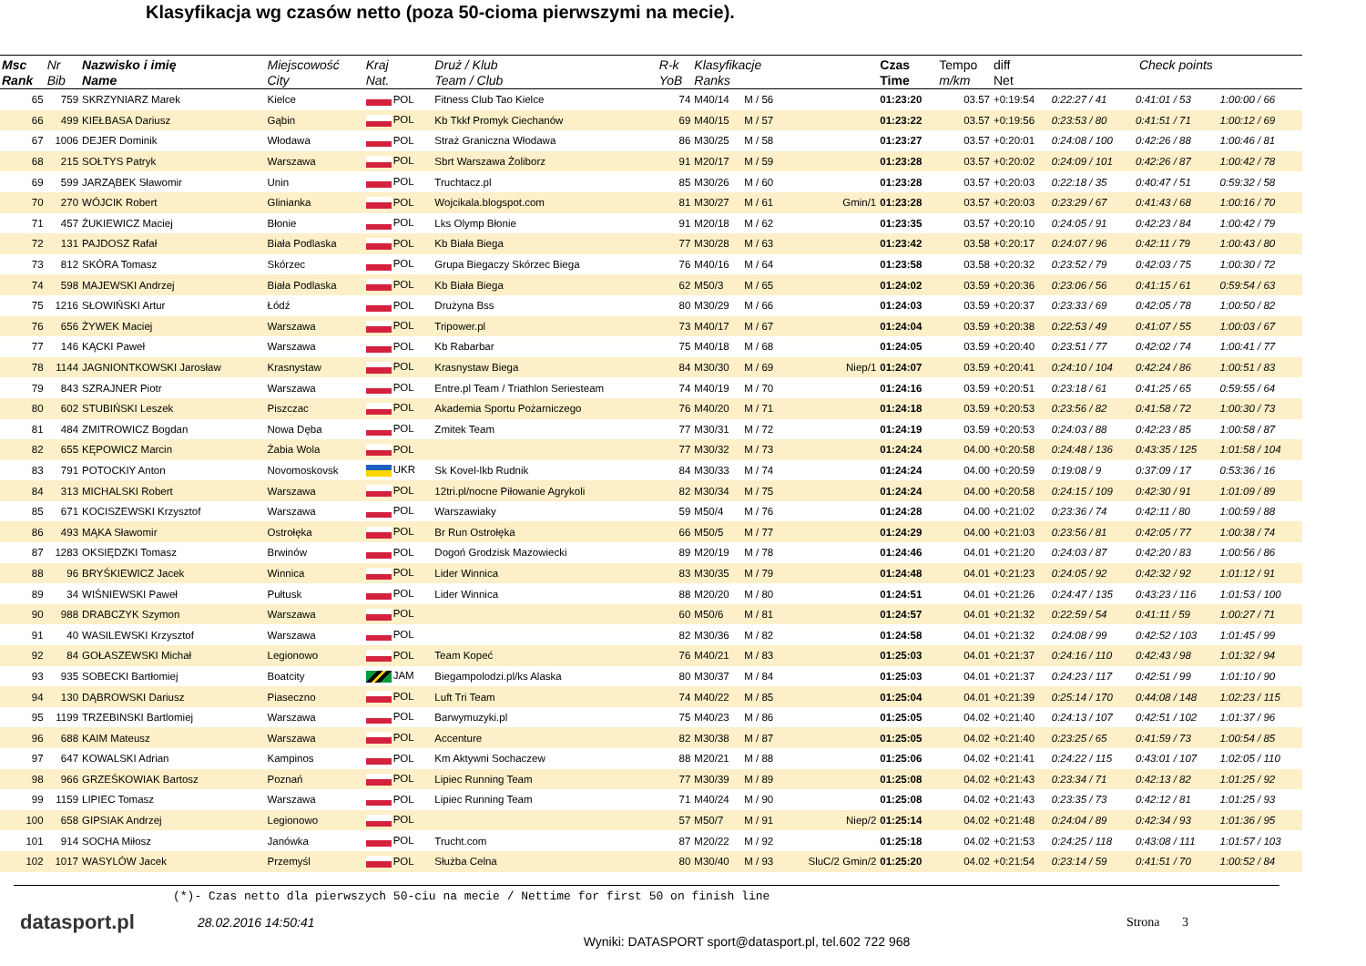Klasyfikacja wg czasów netto (poza 50-cioma pierwszymi na mecie).
| Msc Rank | Nr Bib | Nazwisko i imię Name | Miejscowość City | Kraj Nat. | Druż / Klub Team / Club | R-k YoB | Klasyfikacje Ranks | | | Czas Time | Tempo m/km | diff Net | Check points | | |
| --- | --- | --- | --- | --- | --- | --- | --- | --- | --- | --- | --- | --- | --- | --- | --- |
| 65 | 759 | SKRZYNIARZ Marek | Kielce | POL | Fitness Club Tao Kielce | 74 | M40/14 | M / 56 | | 01:23:20 | 03.57 | +0:19:54 | 0:22:27 / 41 | 0:41:01 / 53 | 1:00:00 / 66 |
| 66 | 499 | KIEŁBASA Dariusz | Gąbin | POL | Kb Tkkf Promyk Ciechanów | 69 | M40/15 | M / 57 | | 01:23:22 | 03.57 | +0:19:56 | 0:23:53 / 80 | 0:41:51 / 71 | 1:00:12 / 69 |
| 67 | 1006 | DEJER Dominik | Włodawa | POL | Straż Graniczna Włodawa | 86 | M30/25 | M / 58 | | 01:23:27 | 03.57 | +0:20:01 | 0:24:08 / 100 | 0:42:26 / 88 | 1:00:46 / 81 |
| 68 | 215 | SOŁTYS Patryk | Warszawa | POL | Sbrt Warszawa Żoliborz | 91 | M20/17 | M / 59 | | 01:23:28 | 03.57 | +0:20:02 | 0:24:09 / 101 | 0:42:26 / 87 | 1:00:42 / 78 |
| 69 | 599 | JARZĄBEK Sławomir | Unin | POL | Truchtacz.pl | 85 | M30/26 | M / 60 | | 01:23:28 | 03.57 | +0:20:03 | 0:22:18 / 35 | 0:40:47 / 51 | 0:59:32 / 58 |
| 70 | 270 | WÓJCIK Robert | Glinianka | POL | Wojcikala.blogspot.com | 81 | M30/27 | M / 61 | Gmin/1 | 01:23:28 | 03.57 | +0:20:03 | 0:23:29 / 67 | 0:41:43 / 68 | 1:00:16 / 70 |
| 71 | 457 | ŻUKIEWICZ Maciej | Błonie | POL | Lks Olymp Błonie | 91 | M20/18 | M / 62 | | 01:23:35 | 03.57 | +0:20:10 | 0:24:05 / 91 | 0:42:23 / 84 | 1:00:42 / 79 |
| 72 | 131 | PAJDOSZ Rafał | Biała Podlaska | POL | Kb Biała Biega | 77 | M30/28 | M / 63 | | 01:23:42 | 03.58 | +0:20:17 | 0:24:07 / 96 | 0:42:11 / 79 | 1:00:43 / 80 |
| 73 | 812 | SKÓRA Tomasz | Skórzec | POL | Grupa Biegaczy Skórzec Biega | 76 | M40/16 | M / 64 | | 01:23:58 | 03.58 | +0:20:32 | 0:23:52 / 79 | 0:42:03 / 75 | 1:00:30 / 72 |
| 74 | 598 | MAJEWSKI Andrzej | Biała Podlaska | POL | Kb Biała Biega | 62 | M50/3 | M / 65 | | 01:24:02 | 03.59 | +0:20:36 | 0:23:06 / 56 | 0:41:15 / 61 | 0:59:54 / 63 |
| 75 | 1216 | SŁOWIŃSKI Artur | Łódź | POL | Drużyna Bss | 80 | M30/29 | M / 66 | | 01:24:03 | 03.59 | +0:20:37 | 0:23:33 / 69 | 0:42:05 / 78 | 1:00:50 / 82 |
| 76 | 656 | ŻYWEK Maciej | Warszawa | POL | Tripower.pl | 73 | M40/17 | M / 67 | | 01:24:04 | 03.59 | +0:20:38 | 0:22:53 / 49 | 0:41:07 / 55 | 1:00:03 / 67 |
| 77 | 146 | KĄCKI Paweł | Warszawa | POL | Kb Rabarbar | 75 | M40/18 | M / 68 | | 01:24:05 | 03.59 | +0:20:40 | 0:23:51 / 77 | 0:42:02 / 74 | 1:00:41 / 77 |
| 78 | 1144 | JAGNIONTKOWSKI Jarosław | Krasnystaw | POL | Krasnystaw Biega | 84 | M30/30 | M / 69 | Niep/1 | 01:24:07 | 03.59 | +0:20:41 | 0:24:10 / 104 | 0:42:24 / 86 | 1:00:51 / 83 |
| 79 | 843 | SZRAJNER Piotr | Warszawa | POL | Entre.pl Team / Triathlon Seriesteam | 74 | M40/19 | M / 70 | | 01:24:16 | 03.59 | +0:20:51 | 0:23:18 / 61 | 0:41:25 / 65 | 0:59:55 / 64 |
| 80 | 602 | STUBIŃSKI Leszek | Piszczac | POL | Akademia Sportu Pożarniczego | 76 | M40/20 | M / 71 | | 01:24:18 | 03.59 | +0:20:53 | 0:23:56 / 82 | 0:41:58 / 72 | 1:00:30 / 73 |
| 81 | 484 | ZMITROWICZ Bogdan | Nowa Dęba | POL | Zmitek Team | 77 | M30/31 | M / 72 | | 01:24:19 | 03.59 | +0:20:53 | 0:24:03 / 88 | 0:42:23 / 85 | 1:00:58 / 87 |
| 82 | 655 | KĘPOWICZ Marcin | Żabia Wola | POL | | 77 | M30/32 | M / 73 | | 01:24:24 | 04.00 | +0:20:58 | 0:24:48 / 136 | 0:43:35 / 125 | 1:01:58 / 104 |
| 83 | 791 | POTOCKIY Anton | Novomoskovsk | UKR | Sk Kovel-lkb Rudnik | 84 | M30/33 | M / 74 | | 01:24:24 | 04.00 | +0:20:59 | 0:19:08 / 9 | 0:37:09 / 17 | 0:53:36 / 16 |
| 84 | 313 | MICHALSKI Robert | Warszawa | POL | 12tri.pl/nocne Piłowanie Agrykoli | 82 | M30/34 | M / 75 | | 01:24:24 | 04.00 | +0:20:58 | 0:24:15 / 109 | 0:42:30 / 91 | 1:01:09 / 89 |
| 85 | 671 | KOCISZEWSKI Krzysztof | Warszawa | POL | Warszawiaky | 59 | M50/4 | M / 76 | | 01:24:28 | 04.00 | +0:21:02 | 0:23:36 / 74 | 0:42:11 / 80 | 1:00:59 / 88 |
| 86 | 493 | MĄKA Sławomir | Ostrołęka | POL | Br Run Ostrołęka | 66 | M50/5 | M / 77 | | 01:24:29 | 04.00 | +0:21:03 | 0:23:56 / 81 | 0:42:05 / 77 | 1:00:38 / 74 |
| 87 | 1283 | OKSIĘDZKI Tomasz | Brwinów | POL | Dogoń Grodzisk Mazowiecki | 89 | M20/19 | M / 78 | | 01:24:46 | 04.01 | +0:21:20 | 0:24:03 / 87 | 0:42:20 / 83 | 1:00:56 / 86 |
| 88 | 96 | BRYŚKIEWICZ Jacek | Winnica | POL | Lider Winnica | 83 | M30/35 | M / 79 | | 01:24:48 | 04.01 | +0:21:23 | 0:24:05 / 92 | 0:42:32 / 92 | 1:01:12 / 91 |
| 89 | 34 | WIŚNIEWSKI Paweł | Pułtusk | POL | Lider Winnica | 88 | M20/20 | M / 80 | | 01:24:51 | 04.01 | +0:21:26 | 0:24:47 / 135 | 0:43:23 / 116 | 1:01:53 / 100 |
| 90 | 988 | DRABCZYK Szymon | Warszawa | POL | | 60 | M50/6 | M / 81 | | 01:24:57 | 04.01 | +0:21:32 | 0:22:59 / 54 | 0:41:11 / 59 | 1:00:27 / 71 |
| 91 | 40 | WASILEWSKI Krzysztof | Warszawa | POL | | 82 | M30/36 | M / 82 | | 01:24:58 | 04.01 | +0:21:32 | 0:24:08 / 99 | 0:42:52 / 103 | 1:01:45 / 99 |
| 92 | 84 | GOŁASZEWSKI Michał | Legionowo | POL | Team Kopeć | 76 | M40/21 | M / 83 | | 01:25:03 | 04.01 | +0:21:37 | 0:24:16 / 110 | 0:42:43 / 98 | 1:01:32 / 94 |
| 93 | 935 | SOBECKI Bartłomiej | Boatcity | JAM | Biegampolodzi.pl/ks Alaska | 80 | M30/37 | M / 84 | | 01:25:03 | 04.01 | +0:21:37 | 0:24:23 / 117 | 0:42:51 / 99 | 1:01:10 / 90 |
| 94 | 130 | DĄBROWSKI Dariusz | Piaseczno | POL | Luft Tri Team | 74 | M40/22 | M / 85 | | 01:25:04 | 04.01 | +0:21:39 | 0:25:14 / 170 | 0:44:08 / 148 | 1:02:23 / 115 |
| 95 | 1199 | TRZEBINSKI Bartlomiej | Warszawa | POL | Barwymuzyki.pl | 75 | M40/23 | M / 86 | | 01:25:05 | 04.02 | +0:21:40 | 0:24:13 / 107 | 0:42:51 / 102 | 1:01:37 / 96 |
| 96 | 688 | KAIM Mateusz | Warszawa | POL | Accenture | 82 | M30/38 | M / 87 | | 01:25:05 | 04.02 | +0:21:40 | 0:23:25 / 65 | 0:41:59 / 73 | 1:00:54 / 85 |
| 97 | 647 | KOWALSKI Adrian | Kampinos | POL | Km Aktywni Sochaczew | 88 | M20/21 | M / 88 | | 01:25:06 | 04.02 | +0:21:41 | 0:24:22 / 115 | 0:43:01 / 107 | 1:02:05 / 110 |
| 98 | 966 | GRZEŚKOWIAK Bartosz | Poznań | POL | Lipiec Running Team | 77 | M30/39 | M / 89 | | 01:25:08 | 04.02 | +0:21:43 | 0:23:34 / 71 | 0:42:13 / 82 | 1:01:25 / 92 |
| 99 | 1159 | LIPIEC Tomasz | Warszawa | POL | Lipiec Running Team | 71 | M40/24 | M / 90 | | 01:25:08 | 04.02 | +0:21:43 | 0:23:35 / 73 | 0:42:12 / 81 | 1:01:25 / 93 |
| 100 | 658 | GIPSIAK Andrzej | Legionowo | POL | | 57 | M50/7 | M / 91 | Niep/2 | 01:25:14 | 04.02 | +0:21:48 | 0:24:04 / 89 | 0:42:34 / 93 | 1:01:36 / 95 |
| 101 | 914 | SOCHA Miłosz | Janówka | POL | Trucht.com | 87 | M20/22 | M / 92 | | 01:25:18 | 04.02 | +0:21:53 | 0:24:25 / 118 | 0:43:08 / 111 | 1:01:57 / 103 |
| 102 | 1017 | WASYLÓW Jacek | Przemyśl | POL | Służba Celna | 80 | M30/40 | M / 93 | SluC/2 Gmin/2 | 01:25:20 | 04.02 | +0:21:54 | 0:23:14 / 59 | 0:41:51 / 70 | 1:00:52 / 84 |
(*)- Czas netto dla pierwszych 50-ciu na mecie / Nettime for first 50 on finish line
datasport.pl
28.02.2016 14:50:41 Strona 3
Wyniki: DATASPORT sport@datasport.pl, tel.602 722 968